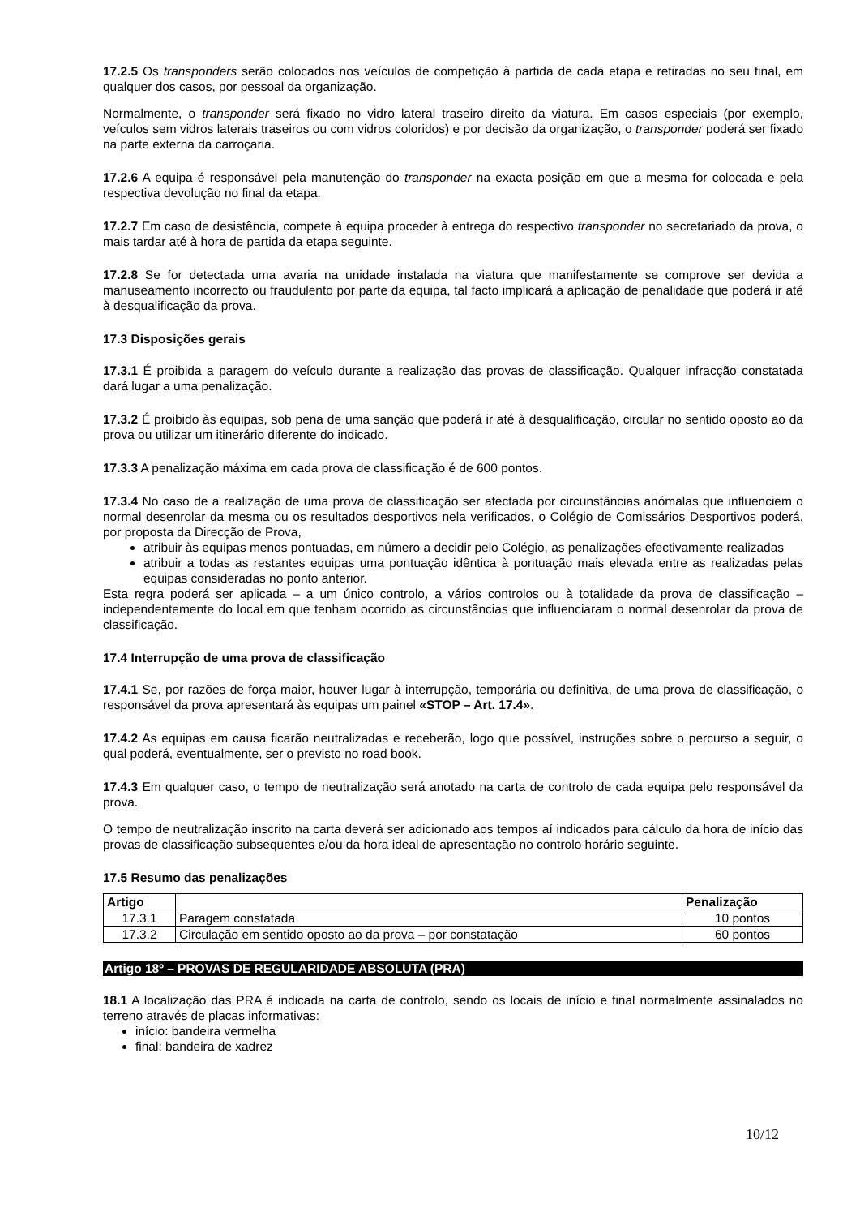17.2.5 Os transponders serão colocados nos veículos de competição à partida de cada etapa e retiradas no seu final, em qualquer dos casos, por pessoal da organização.
Normalmente, o transponder será fixado no vidro lateral traseiro direito da viatura. Em casos especiais (por exemplo, veículos sem vidros laterais traseiros ou com vidros coloridos) e por decisão da organização, o transponder poderá ser fixado na parte externa da carroçaria.
17.2.6 A equipa é responsável pela manutenção do transponder na exacta posição em que a mesma for colocada e pela respectiva devolução no final da etapa.
17.2.7 Em caso de desistência, compete à equipa proceder à entrega do respectivo transponder no secretariado da prova, o mais tardar até à hora de partida da etapa seguinte.
17.2.8 Se for detectada uma avaria na unidade instalada na viatura que manifestamente se comprove ser devida a manuseamento incorrecto ou fraudulento por parte da equipa, tal facto implicará a aplicação de penalidade que poderá ir até à desqualificação da prova.
17.3 Disposições gerais
17.3.1 É proibida a paragem do veículo durante a realização das provas de classificação. Qualquer infracção constatada dará lugar a uma penalização.
17.3.2 É proibido às equipas, sob pena de uma sanção que poderá ir até à desqualificação, circular no sentido oposto ao da prova ou utilizar um itinerário diferente do indicado.
17.3.3 A penalização máxima em cada prova de classificação é de 600 pontos.
17.3.4 No caso de a realização de uma prova de classificação ser afectada por circunstâncias anómalas que influenciem o normal desenrolar da mesma ou os resultados desportivos nela verificados, o Colégio de Comissários Desportivos poderá, por proposta da Direcção de Prova,
atribuir às equipas menos pontuadas, em número a decidir pelo Colégio, as penalizações efectivamente realizadas
atribuir a todas as restantes equipas uma pontuação idêntica à pontuação mais elevada entre as realizadas pelas equipas consideradas no ponto anterior.
Esta regra poderá ser aplicada – a um único controlo, a vários controlos ou à totalidade da prova de classificação – independentemente do local em que tenham ocorrido as circunstâncias que influenciaram o normal desenrolar da prova de classificação.
17.4 Interrupção de uma prova de classificação
17.4.1 Se, por razões de força maior, houver lugar à interrupção, temporária ou definitiva, de uma prova de classificação, o responsável da prova apresentará às equipas um painel «STOP – Art. 17.4».
17.4.2 As equipas em causa ficarão neutralizadas e receberão, logo que possível, instruções sobre o percurso a seguir, o qual poderá, eventualmente, ser o previsto no road book.
17.4.3 Em qualquer caso, o tempo de neutralização será anotado na carta de controlo de cada equipa pelo responsável da prova.
O tempo de neutralização inscrito na carta deverá ser adicionado aos tempos aí indicados para cálculo da hora de início das provas de classificação subsequentes e/ou da hora ideal de apresentação no controlo horário seguinte.
17.5 Resumo das penalizações
| Artigo | | Penalização |
| --- | --- | --- |
| 17.3.1 | Paragem constatada | 10 pontos |
| 17.3.2 | Circulação em sentido oposto ao da prova – por constatação | 60 pontos |
Artigo 18º – PROVAS DE REGULARIDADE ABSOLUTA (PRA)
18.1 A localização das PRA é indicada na carta de controlo, sendo os locais de início e final normalmente assinalados no terreno através de placas informativas:
início: bandeira vermelha
final: bandeira de xadrez
10/12